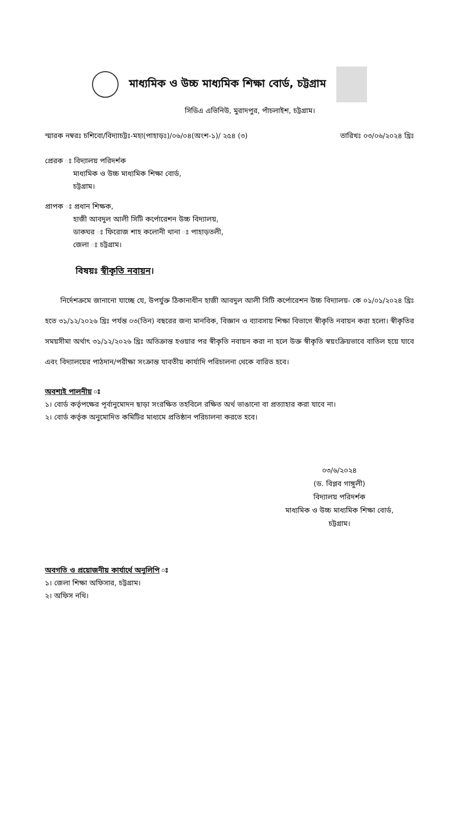মাধ্যমিক ও উচ্চ মাধ্যমিক শিক্ষা বোর্ড, চট্টগ্রাম
সিডিএ এভিনিউ, মুরাদপুর, পাঁচলাইশ, চট্টগ্রাম।
স্মারক নম্বরঃ চশিবো/বিদ্যাচট্টঃ-মহা(পাহাড়ঃ)/০৬/০৪(অংশ-১)/ ২৫৪ (৩) তারিখঃ ০৩/০৬/২০২৪ খ্রিঃ
প্রেরক ঃ বিদ্যালয় পরিদর্শক
মাধ্যমিক ও উচ্চ মাধ্যমিক শিক্ষা বোর্ড,
চট্টগ্রাম।
প্রাপক ঃ প্রধান শিক্ষক,
হাজী আবদুল আলী সিটি কর্পোরেশন উচ্চ বিদ্যালয়,
ডাকঘর ঃ ফিরোজ শাহ কলোনী থানা ঃ পাহাড়তলী,
জেলা ঃ চট্টগ্রাম।
বিষয়ঃ স্বীকৃতি নবায়ন।
নির্দেশক্রমে জানানো যাচ্ছে যে, উপর্যুক্ত ঠিকানাধীন হাজী আবদুল আলী সিটি কর্পোরেশন উচ্চ বিদ্যালয়- কে ০১/০১/২০২৪ খ্রিঃ হতে ৩১/১২/২০২৬ খ্রিঃ পর্যন্ত ০৩(তিন) বছরের জন্য মানবিক, বিজ্ঞান ও ব্যাবসায় শিক্ষা বিভাগে স্বীকৃতি নবায়ন করা হলো। স্বীকৃতির সময়সীমা অর্থাৎ ৩১/১২/২০২৬ খ্রিঃ অতিক্রান্ত হওয়ার পর স্বীকৃতি নবায়ন করা না হলে উক্ত স্বীকৃতি স্বয়ংক্রিয়ভাবে বাতিল হয়ে যাবে এবং বিদ্যালয়ের পাঠদান/পরীক্ষা সংক্রান্ত যাবতীয় কার্যাদি পরিচালনা থেকে বারিত হবে।
অবশ্যই পালনীয় ঃ
১। বোর্ড কর্তৃপক্ষের পূর্বানুমোদন ছাড়া সংরক্ষিত তহবিলে রক্ষিত অর্থ ভাঙানো বা প্রত্যাহার করা যাবে না।
২। বোর্ড কর্তৃক অনুমোদিত কমিটির মাধ্যমে প্রতিষ্ঠান পরিচালনা করতে হবে।
০৩/৬/২০২৪
(ড. বিপ্লব গাঙ্গুলী)
বিদ্যালয় পরিদর্শক
মাধ্যমিক ও উচ্চ মাধ্যমিক শিক্ষা বোর্ড,
চট্টগ্রাম।
অবগতি ও প্রয়োজনীয় কার্যার্থে অনুলিপি ঃ
১। জেলা শিক্ষা অফিসার, চট্টগ্রাম।
২। অফিস নথি।